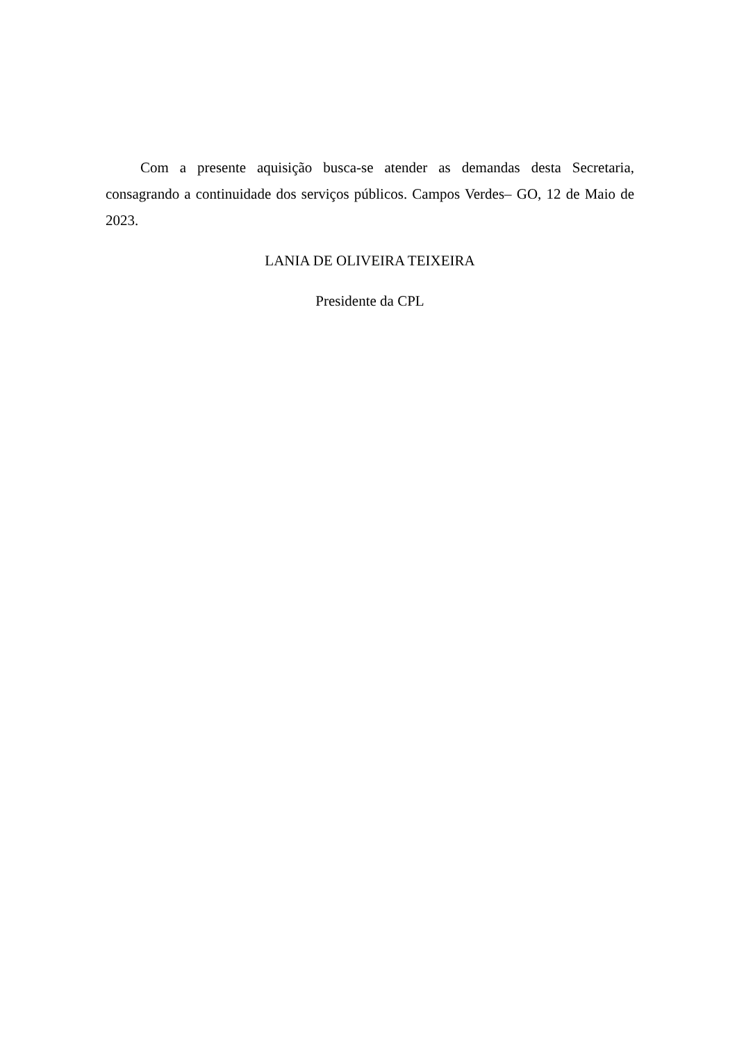Com a presente aquisição busca-se atender as demandas desta Secretaria, consagrando a continuidade dos serviços públicos. Campos Verdes– GO, 12 de Maio de 2023.
LANIA DE OLIVEIRA TEIXEIRA
Presidente da CPL